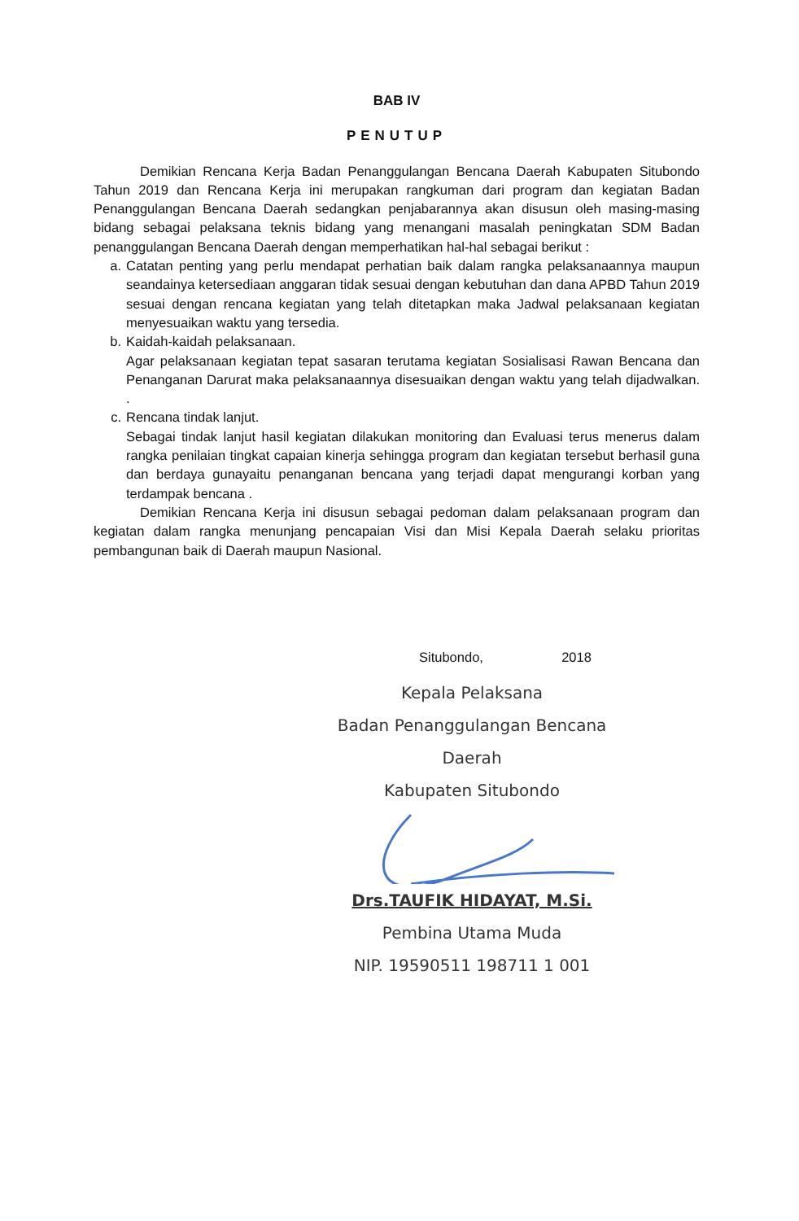BAB IV
PENUTUP
Demikian Rencana Kerja Badan Penanggulangan Bencana Daerah Kabupaten Situbondo Tahun 2019 dan Rencana Kerja ini merupakan rangkuman dari program dan kegiatan Badan Penanggulangan Bencana Daerah sedangkan penjabarannya akan disusun oleh masing-masing bidang sebagai pelaksana teknis bidang yang menangani masalah peningkatan SDM Badan penanggulangan Bencana Daerah dengan memperhatikan hal-hal sebagai berikut :
a. Catatan penting yang perlu mendapat perhatian baik dalam rangka pelaksanaannya maupun seandainya ketersediaan anggaran tidak sesuai dengan kebutuhan dan dana APBD Tahun 2019 sesuai dengan rencana kegiatan yang telah ditetapkan maka Jadwal pelaksanaan kegiatan menyesuaikan waktu yang tersedia.
b. Kaidah-kaidah pelaksanaan.
Agar pelaksanaan kegiatan tepat sasaran terutama kegiatan Sosialisasi Rawan Bencana dan Penanganan Darurat maka pelaksanaannya disesuaikan dengan waktu yang telah dijadwalkan. .
c. Rencana tindak lanjut.
Sebagai tindak lanjut hasil kegiatan dilakukan monitoring dan Evaluasi terus menerus dalam rangka penilaian tingkat capaian kinerja sehingga program dan kegiatan tersebut berhasil guna dan berdaya gunayaitu penanganan bencana yang terjadi dapat mengurangi korban yang terdampak bencana .
Demikian Rencana Kerja ini disusun sebagai pedoman dalam pelaksanaan program dan kegiatan dalam rangka menunjang pencapaian Visi dan Misi Kepala Daerah selaku prioritas pembangunan baik di Daerah maupun Nasional.
Situbondo, 2018
Kepala Pelaksana
Badan Penanggulangan Bencana Daerah
Kabupaten Situbondo
Drs.TAUFIK HIDAYAT, M.Si.
Pembina Utama Muda
NIP. 19590511 198711 1 001